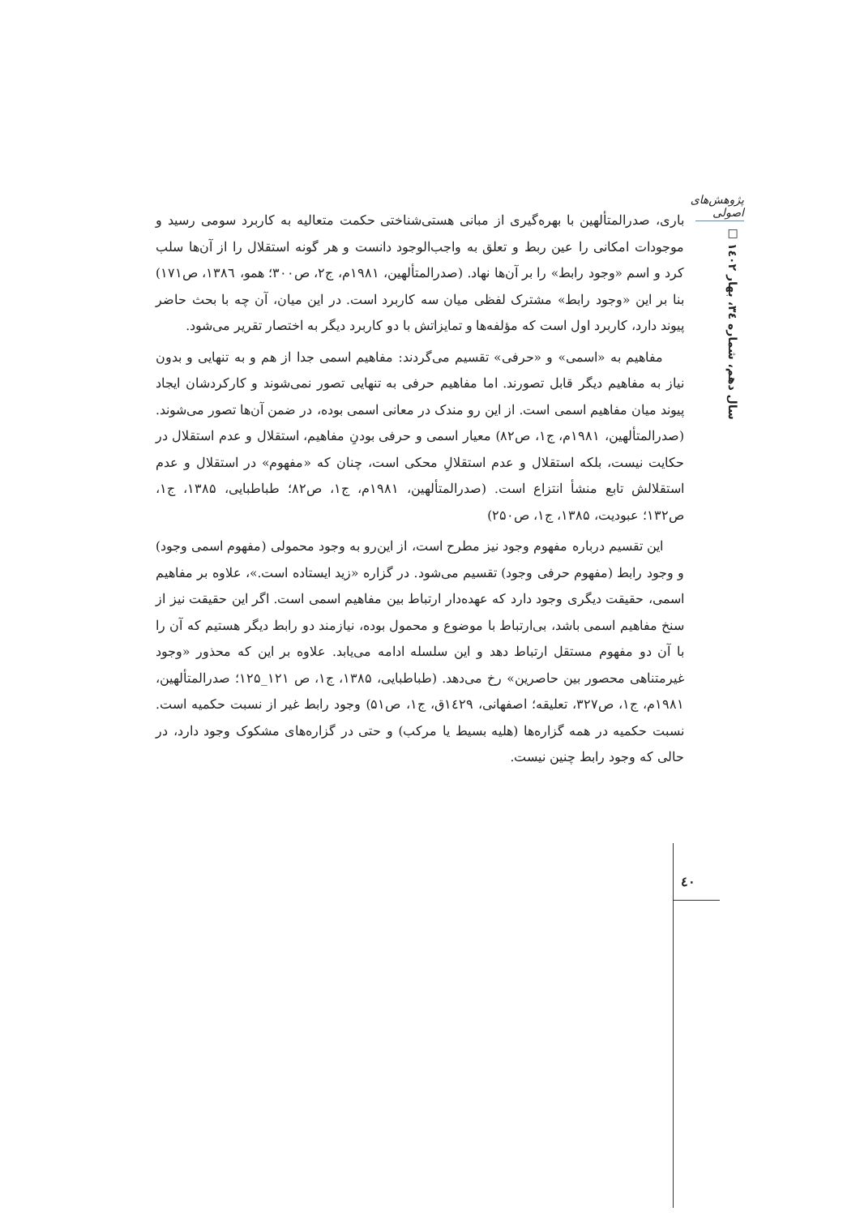پژوهش‌های اصولی
سال دهم، شماره ۳٤، بهار ۱٤۰۲ □
باری، صدرالمتألهین با بهره‌گیری از مبانی هستی‌شناختی حکمت متعالیه به کاربرد سومی رسید و موجودات امکانی را عین ربط و تعلق به واجب‌الوجود دانست و هر گونه استقلال را از آن‌ها سلب کرد و اسم «وجود رابط» را بر آن‌ها نهاد. (صدرالمتألهین، ۱۹۸۱م، ج۲، ص۳۰۰؛ همو، ۱۳۸٦، ص۱۷۱) بنا بر این «وجود رابط» مشترک لفظی میان سه کاربرد است. در این میان، آن چه با بحث حاضر پیوند دارد، کاربرد اول است که مؤلفه‌ها و تمایزاتش با دو کاربرد دیگر به اختصار تقریر می‌شود.
مفاهیم به «اسمی» و «حرفی» تقسیم می‌گردند: مفاهیم اسمی جدا از هم و به تنهایی و بدون نیاز به مفاهیم دیگر قابل تصورند. اما مفاهیم حرفی به تنهایی تصور نمی‌شوند و کارکردشان ایجاد پیوند میان مفاهیم اسمی است. از این رو مندک در معانی اسمی بوده، در ضمن آن‌ها تصور می‌شوند. (صدرالمتألهین، ۱۹۸۱م، ج۱، ص۸۲) معیار اسمی و حرفی بودنِ مفاهیم، استقلال و عدم استقلال در حکایت نیست، بلکه استقلال و عدم استقلالِ محکی است، چنان که «مفهوم» در استقلال و عدم استقلالش تابع منشأ انتزاع است. (صدرالمتألهین، ۱۹۸۱م، ج۱، ص۸۲؛ طباطبایی، ۱۳۸۵، ج۱، ص۱۳۲؛ عبودیت، ۱۳۸۵، ج۱، ص۲۵۰)
این تقسیم درباره مفهوم وجود نیز مطرح است، از این‌رو به وجود محمولی (مفهوم اسمی وجود) و وجود رابط (مفهوم حرفی وجود) تقسیم می‌شود. در گزاره «زید ایستاده است.»، علاوه بر مفاهیم اسمی، حقیقت دیگری وجود دارد که عهده‌دار ارتباط بین مفاهیم اسمی است. اگر این حقیقت نیز از سنخ مفاهیم اسمی باشد، بی‌ارتباط با موضوع و محمول بوده، نیازمند دو رابط دیگر هستیم که آن را با آن دو مفهوم مستقل ارتباط دهد و این سلسله ادامه می‌یابد. علاوه بر این که محذور «وجود غیرمتناهی محصور بین حاصرین» رخ می‌دهد. (طباطبایی، ۱۳۸۵، ج۱، ص ۱۲۱_۱۲۵؛ صدرالمتألهین، ۱۹۸۱م، ج۱، ص۳۲۷، تعلیقه؛ اصفهانی، ۱٤۲۹ق، ج۱، ص۵۱) وجود رابط غیر از نسبت حکمیه است. نسبت حکمیه در همه گزاره‌ها (هلیه بسیط یا مرکب) و حتی در گزاره‌های مشکوک وجود دارد، در حالی که وجود رابط چنین نیست.
٤۰